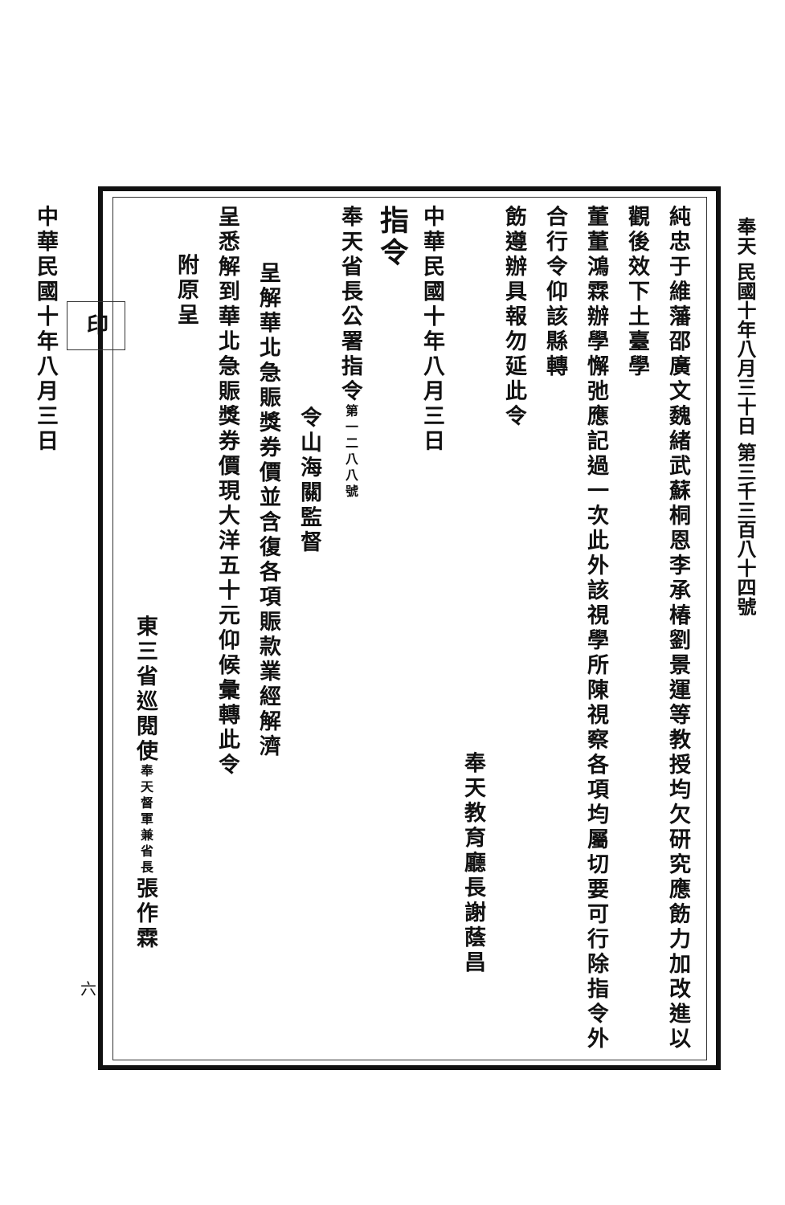奉天 民國十年八月三十日 第三千三百八十四號
純忠于維藩邵廣文魏緒武蘇桐恩李承椿劉景運等教授均欠研究應飭力加改進以觀後效下土臺學
董董鴻霖辦學懈弛應記過一次此外該視學所陳視察各項均屬切要可行除指令外合行令仰該縣轉
飭遵辦具報勿延此令
奉天教育廳長謝蔭昌
中華民國十年八月三日
指令
奉天省長公署指令第一二八八號
令山海關監督
呈解華北急賑獎券價並含復各項賑款業經解濟
呈悉解到華北急賑獎券價現大洋五十元仰候彙轉此令
附原呈
東三省巡閱使奉天督軍兼省長張作霖
印
中華民國十年八月三日
六